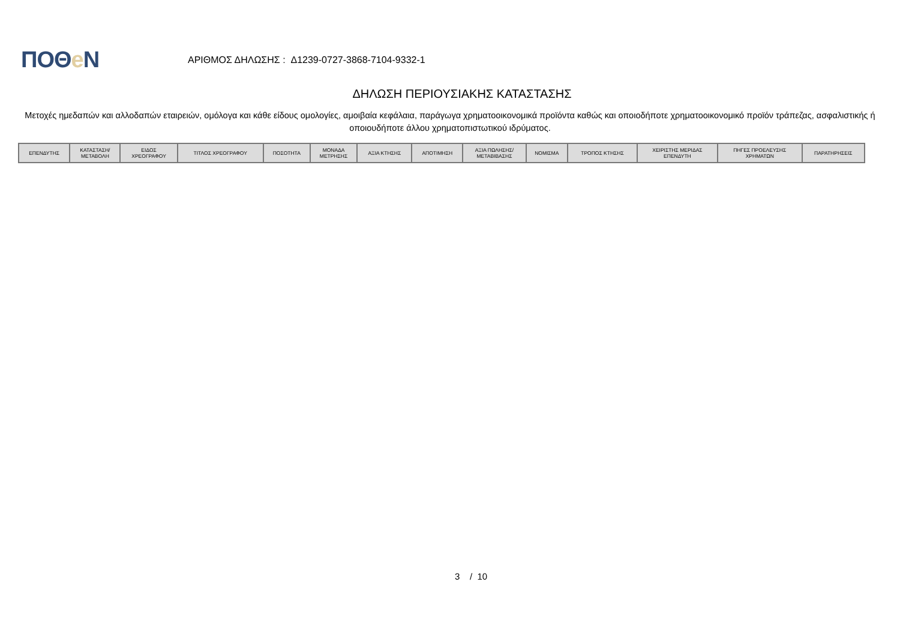ΠΟΘe Ν
ΑΡΙΘΜΟΣ ΔΗΛΩΣΗΣ : Δ1239-0727-3868-7104-9332-1
ΔΗΛΩΣΗ ΠΕΡΙΟΥΣΙΑΚΗΣ ΚΑΤΑΣΤΑΣΗΣ
Μετοχές ημεδαπών και αλλοδαπών εταιρειών, ομόλογα και κάθε είδους ομολογίες, αμοιβαία κεφάλαια, παράγωγα χρηματοοικονομικά προϊόντα καθώς και οποιοδήποτε χρηματοοικονομικό προϊόν τράπεζας, ασφαλιστικής ή οποιουδήποτε άλλου χρηματοπιστωτικού ιδρύματος.
| ΕΠΕΝΔΥΤΗΣ | ΚΑΤΑΣΤΑΣΗ/ ΜΕΤΑΒΟΛΗ | ΕΙΔΟΣ ΧΡΕΟΓΡΑΦΟΥ | ΤΙΤΛΟΣ ΧΡΕΟΓΡΑΦΟΥ | ΠΟΣΟΤΗΤΑ | ΜΟΝΑΔΑ ΜΕΤΡΗΣΗΣ | ΑΞΙΑ ΚΤΗΣΗΣ | ΑΠΟΤΙΜΗΣΗ | ΑΞΙΑ ΠΩΛΗΣΗΣ/ ΜΕΤΑΒΙΒΑΣΗΣ | ΝΟΜΙΣΜΑ | ΤΡΟΠΟΣ ΚΤΗΣΗΣ | ΧΕΙΡΙΣΤΗΣ ΜΕΡΙΔΑΣ ΕΠΕΝΔΥΤΗ | ΠΗΓΕΣ ΠΡΟΕΛΕΥΣΗΣ ΧΡΗΜΑΤΩΝ | ΠΑΡΑΤΗΡΗΣΕΙΣ |
| --- | --- | --- | --- | --- | --- | --- | --- | --- | --- | --- | --- | --- | --- |
3 / 10